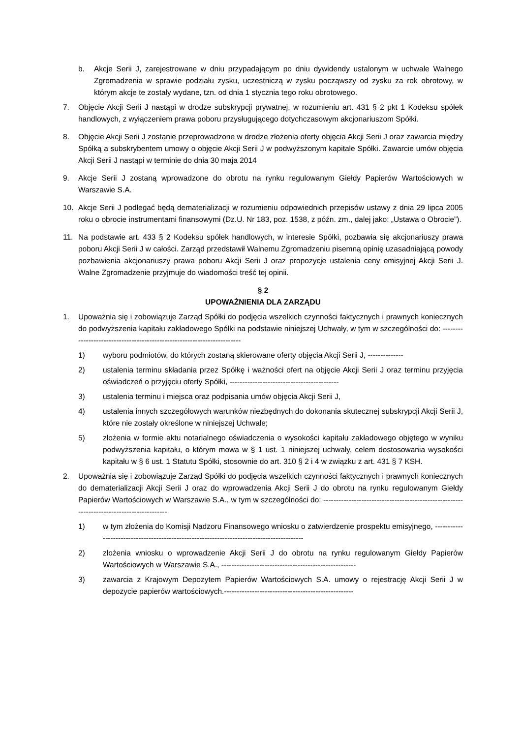b. Akcje Serii J, zarejestrowane w dniu przypadającym po dniu dywidendy ustalonym w uchwale Walnego Zgromadzenia w sprawie podziału zysku, uczestniczą w zysku począwszy od zysku za rok obrotowy, w którym akcje te zostały wydane, tzn. od dnia 1 stycznia tego roku obrotowego.
7. Objęcie Akcji Serii J nastąpi w drodze subskrypcji prywatnej, w rozumieniu art. 431 § 2 pkt 1 Kodeksu spółek handlowych, z wyłączeniem prawa poboru przysługującego dotychczasowym akcjonariuszom Spółki.
8. Objęcie Akcji Serii J zostanie przeprowadzone w drodze złożenia oferty objęcia Akcji Serii J oraz zawarcia między Spółką a subskrybentem umowy o objęcie Akcji Serii J w podwyższonym kapitale Spółki. Zawarcie umów objęcia Akcji Serii J nastąpi w terminie do dnia 30 maja 2014
9. Akcje Serii J zostaną wprowadzone do obrotu na rynku regulowanym Giełdy Papierów Wartościowych w Warszawie S.A.
10. Akcje Serii J podlegać będą dematerializacji w rozumieniu odpowiednich przepisów ustawy z dnia 29 lipca 2005 roku o obrocie instrumentami finansowymi (Dz.U. Nr 183, poz. 1538, z późn. zm., dalej jako: „Ustawa o Obrocie”).
11. Na podstawie art. 433 § 2 Kodeksu spółek handlowych, w interesie Spółki, pozbawia się akcjonariuszy prawa poboru Akcji Serii J w całości. Zarząd przedstawił Walnemu Zgromadzeniu pisemną opinię uzasadniającą powody pozbawienia akcjonariuszy prawa poboru Akcji Serii J oraz propozycje ustalenia ceny emisyjnej Akcji Serii J. Walne Zgromadzenie przyjmuje do wiadomości treść tej opinii.
§ 2
UPOWAŻNIENIA DLA ZARZĄDU
1. Upoważnia się i zobowiązuje Zarząd Spółki do podjęcia wszelkich czynności faktycznych i prawnych koniecznych do podwyższenia kapitału zakładowego Spółki na podstawie niniejszej Uchwały, w tym w szczególności do: ------------------------------------------------------------------------
1) wyboru podmiotów, do których zostaną skierowane oferty objęcia Akcji Serii J, --------------
2) ustalenia terminu składania przez Spółkę i ważności ofert na objęcie Akcji Serii J oraz terminu przyjęcia oświadczeń o przyjęciu oferty Spółki, -------------------------------------------
3) ustalenia terminu i miejsca oraz podpisania umów objęcia Akcji Serii J,
4) ustalenia innych szczegółowych warunków niezbędnych do dokonania skutecznej subskrypcji Akcji Serii J, które nie zostały określone w niniejszej Uchwale;
5) złożenia w formie aktu notarialnego oświadczenia o wysokości kapitału zakładowego objętego w wyniku podwyższenia kapitału, o którym mowa w § 1 ust. 1 niniejszej uchwały, celem dostosowania wysokości kapitału w § 6 ust. 1 Statutu Spółki, stosownie do art. 310 § 2 i 4 w związku z art. 431 § 7 KSH.
2. Upoważnia się i zobowiązuje Zarząd Spółki do podjęcia wszelkich czynności faktycznych i prawnych koniecznych do dematerializacji Akcji Serii J oraz do wprowadzenia Akcji Serii J do obrotu na rynku regulowanym Giełdy Papierów Wartościowych w Warszawie S.A., w tym w szczególności do: ------------------------------------------------------------------------------------------
1) w tym złożenia do Komisji Nadzoru Finansowego wniosku o zatwierdzenie prospektu emisyjnego, ------------------------------------------------------------------------------------------
2) złożenia wniosku o wprowadzenie Akcji Serii J do obrotu na rynku regulowanym Giełdy Papierów Wartościowych w Warszawie S.A., -----------------------------------------------------
3) zawarcia z Krajowym Depozytem Papierów Wartościowych S.A. umowy o rejestrację Akcji Serii J w depozycie papierów wartościowych.---------------------------------------------------